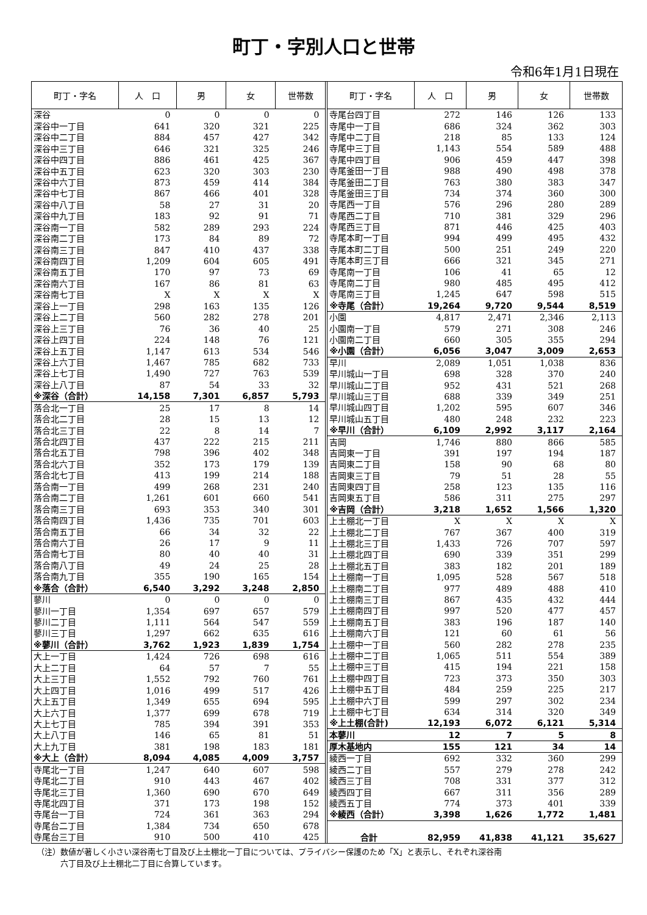町丁・字別人口と世帯
令和6年1月1日現在
| 町丁・字名 | 人 口 | 男 | 女 | 世帯数 |
| --- | --- | --- | --- | --- |
| 深谷 | 0 | 0 | 0 | 0 |
| 深谷中一丁目 | 641 | 320 | 321 | 225 |
| 深谷中二丁目 | 884 | 457 | 427 | 342 |
| 深谷中三丁目 | 646 | 321 | 325 | 246 |
| 深谷中四丁目 | 886 | 461 | 425 | 367 |
| 深谷中五丁目 | 623 | 320 | 303 | 230 |
| 深谷中六丁目 | 873 | 459 | 414 | 384 |
| 深谷中七丁目 | 867 | 466 | 401 | 328 |
| 深谷中八丁目 | 58 | 27 | 31 | 20 |
| 深谷中九丁目 | 183 | 92 | 91 | 71 |
| 深谷南一丁目 | 582 | 289 | 293 | 224 |
| 深谷南二丁目 | 173 | 84 | 89 | 72 |
| 深谷南三丁目 | 847 | 410 | 437 | 338 |
| 深谷南四丁目 | 1,209 | 604 | 605 | 491 |
| 深谷南五丁目 | 170 | 97 | 73 | 69 |
| 深谷南六丁目 | 167 | 86 | 81 | 63 |
| 深谷南七丁目 | X | X | X | X |
| 深谷上一丁目 | 298 | 163 | 135 | 126 |
| 深谷上二丁目 | 560 | 282 | 278 | 201 |
| 深谷上三丁目 | 76 | 36 | 40 | 25 |
| 深谷上四丁目 | 224 | 148 | 76 | 121 |
| 深谷上五丁目 | 1,147 | 613 | 534 | 546 |
| 深谷上六丁目 | 1,467 | 785 | 682 | 733 |
| 深谷上七丁目 | 1,490 | 727 | 763 | 539 |
| 深谷上八丁目 | 87 | 54 | 33 | 32 |
| ※深谷（合計） | 14,158 | 7,301 | 6,857 | 5,793 |
| 落合北一丁目 | 25 | 17 | 8 | 14 |
| 落合北二丁目 | 28 | 15 | 13 | 12 |
| 落合北三丁目 | 22 | 8 | 14 | 7 |
| 落合北四丁目 | 437 | 222 | 215 | 211 |
| 落合北五丁目 | 798 | 396 | 402 | 348 |
| 落合北六丁目 | 352 | 173 | 179 | 139 |
| 落合北七丁目 | 413 | 199 | 214 | 188 |
| 落合南一丁目 | 499 | 268 | 231 | 240 |
| 落合南二丁目 | 1,261 | 601 | 660 | 541 |
| 落合南三丁目 | 693 | 353 | 340 | 301 |
| 落合南四丁目 | 1,436 | 735 | 701 | 603 |
| 落合南五丁目 | 66 | 34 | 32 | 22 |
| 落合南六丁目 | 26 | 17 | 9 | 11 |
| 落合南七丁目 | 80 | 40 | 40 | 31 |
| 落合南八丁目 | 49 | 24 | 25 | 28 |
| 落合南九丁目 | 355 | 190 | 165 | 154 |
| ※落合（合計） | 6,540 | 3,292 | 3,248 | 2,850 |
| 蓼川 | 0 | 0 | 0 | 0 |
| 蓼川一丁目 | 1,354 | 697 | 657 | 579 |
| 蓼川二丁目 | 1,111 | 564 | 547 | 559 |
| 蓼川三丁目 | 1,297 | 662 | 635 | 616 |
| ※蓼川（合計） | 3,762 | 1,923 | 1,839 | 1,754 |
| 大上一丁目 | 1,424 | 726 | 698 | 616 |
| 大上二丁目 | 64 | 57 | 7 | 55 |
| 大上三丁目 | 1,552 | 792 | 760 | 761 |
| 大上四丁目 | 1,016 | 499 | 517 | 426 |
| 大上五丁目 | 1,349 | 655 | 694 | 595 |
| 大上六丁目 | 1,377 | 699 | 678 | 719 |
| 大上七丁目 | 785 | 394 | 391 | 353 |
| 大上八丁目 | 146 | 65 | 81 | 51 |
| 大上九丁目 | 381 | 198 | 183 | 181 |
| ※大上（合計） | 8,094 | 4,085 | 4,009 | 3,757 |
| 寺尾北一丁目 | 1,247 | 640 | 607 | 598 |
| 寺尾北二丁目 | 910 | 443 | 467 | 402 |
| 寺尾北三丁目 | 1,360 | 690 | 670 | 649 |
| 寺尾北四丁目 | 371 | 173 | 198 | 152 |
| 寺尾台一丁目 | 724 | 361 | 363 | 294 |
| 寺尾台二丁目 | 1,384 | 734 | 650 | 678 |
| 寺尾台三丁目 | 910 | 500 | 410 | 425 |
| 町丁・字名 | 人 口 | 男 | 女 | 世帯数 |
| --- | --- | --- | --- | --- |
| 寺尾台四丁目 | 272 | 146 | 126 | 133 |
| 寺尾中一丁目 | 686 | 324 | 362 | 303 |
| 寺尾中二丁目 | 218 | 85 | 133 | 124 |
| 寺尾中三丁目 | 1,143 | 554 | 589 | 488 |
| 寺尾中四丁目 | 906 | 459 | 447 | 398 |
| 寺尾釜田一丁目 | 988 | 490 | 498 | 378 |
| 寺尾釜田二丁目 | 763 | 380 | 383 | 347 |
| 寺尾釜田三丁目 | 734 | 374 | 360 | 300 |
| 寺尾西一丁目 | 576 | 296 | 280 | 289 |
| 寺尾西二丁目 | 710 | 381 | 329 | 296 |
| 寺尾西三丁目 | 871 | 446 | 425 | 403 |
| 寺尾本町一丁目 | 994 | 499 | 495 | 432 |
| 寺尾本町二丁目 | 500 | 251 | 249 | 220 |
| 寺尾本町三丁目 | 666 | 321 | 345 | 271 |
| 寺尾南一丁目 | 106 | 41 | 65 | 12 |
| 寺尾南二丁目 | 980 | 485 | 495 | 412 |
| 寺尾南三丁目 | 1,245 | 647 | 598 | 515 |
| ※寺尾（合計） | 19,264 | 9,720 | 9,544 | 8,519 |
| 小園 | 4,817 | 2,471 | 2,346 | 2,113 |
| 小園南一丁目 | 579 | 271 | 308 | 246 |
| 小園南二丁目 | 660 | 305 | 355 | 294 |
| ※小園（合計） | 6,056 | 3,047 | 3,009 | 2,653 |
| 早川 | 2,089 | 1,051 | 1,038 | 836 |
| 早川城山一丁目 | 698 | 328 | 370 | 240 |
| 早川城山二丁目 | 952 | 431 | 521 | 268 |
| 早川城山三丁目 | 688 | 339 | 349 | 251 |
| 早川城山四丁目 | 1,202 | 595 | 607 | 346 |
| 早川城山五丁目 | 480 | 248 | 232 | 223 |
| ※早川（合計） | 6,109 | 2,992 | 3,117 | 2,164 |
| 吉岡 | 1,746 | 880 | 866 | 585 |
| 吉岡東一丁目 | 391 | 197 | 194 | 187 |
| 吉岡東二丁目 | 158 | 90 | 68 | 80 |
| 吉岡東三丁目 | 79 | 51 | 28 | 55 |
| 吉岡東四丁目 | 258 | 123 | 135 | 116 |
| 吉岡東五丁目 | 586 | 311 | 275 | 297 |
| ※吉岡（合計） | 3,218 | 1,652 | 1,566 | 1,320 |
| 上土棚北一丁目 | X | X | X | X |
| 上土棚北二丁目 | 767 | 367 | 400 | 319 |
| 上土棚北三丁目 | 1,433 | 726 | 707 | 597 |
| 上土棚北四丁目 | 690 | 339 | 351 | 299 |
| 上土棚北五丁目 | 383 | 182 | 201 | 189 |
| 上土棚南一丁目 | 1,095 | 528 | 567 | 518 |
| 上土棚南二丁目 | 977 | 489 | 488 | 410 |
| 上土棚南三丁目 | 867 | 435 | 432 | 444 |
| 上土棚南四丁目 | 997 | 520 | 477 | 457 |
| 上土棚南五丁目 | 383 | 196 | 187 | 140 |
| 上土棚南六丁目 | 121 | 60 | 61 | 56 |
| 上土棚中一丁目 | 560 | 282 | 278 | 235 |
| 上土棚中二丁目 | 1,065 | 511 | 554 | 389 |
| 上土棚中三丁目 | 415 | 194 | 221 | 158 |
| 上土棚中四丁目 | 723 | 373 | 350 | 303 |
| 上土棚中五丁目 | 484 | 259 | 225 | 217 |
| 上土棚中六丁目 | 599 | 297 | 302 | 234 |
| 上土棚中七丁目 | 634 | 314 | 320 | 349 |
| ※上土棚(合計) | 12,193 | 6,072 | 6,121 | 5,314 |
| 本蓼川 | 12 | 7 | 5 | 8 |
| 厚木基地内 | 155 | 121 | 34 | 14 |
| 綾西一丁目 | 692 | 332 | 360 | 299 |
| 綾西二丁目 | 557 | 279 | 278 | 242 |
| 綾西三丁目 | 708 | 331 | 377 | 312 |
| 綾西四丁目 | 667 | 311 | 356 | 289 |
| 綾西五丁目 | 774 | 373 | 401 | 339 |
| ※綾西（合計） | 3,398 | 1,626 | 1,772 | 1,481 |
| 合計 | 82,959 | 41,838 | 41,121 | 35,627 |
（注）数値が著しく小さい深谷南七丁目及び上土棚北一丁目については、プライバシー保護のため「X」と表示し、それぞれ深谷南
　　　六丁目及び上土棚北二丁目に合算しています。